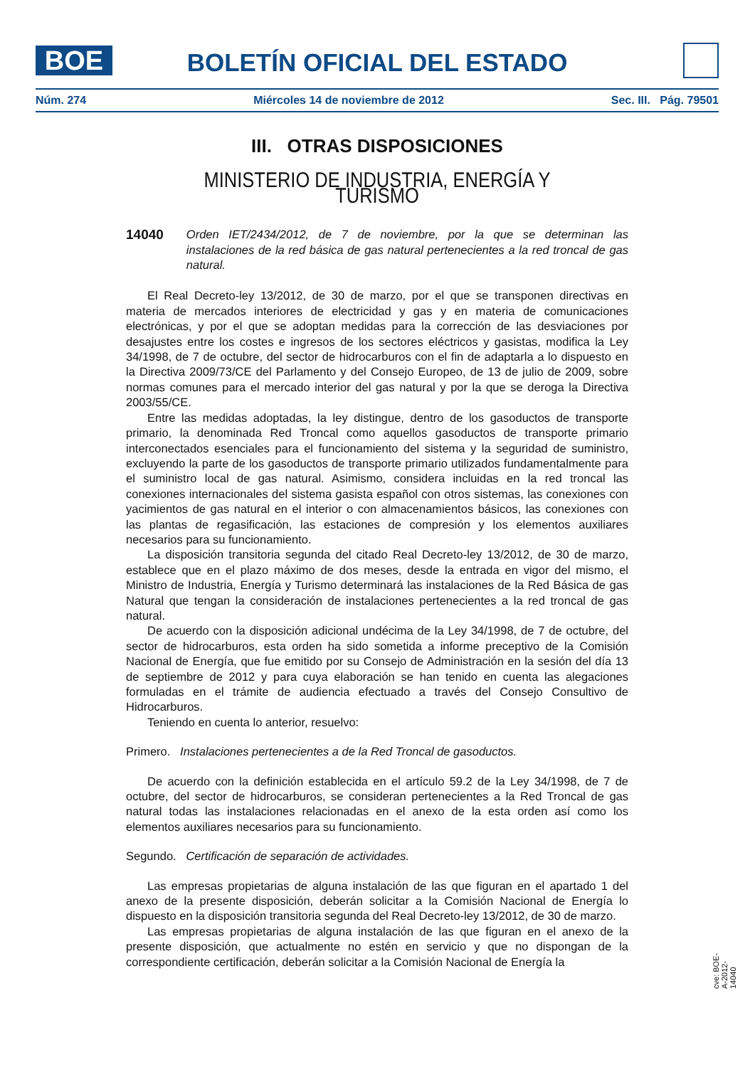BOE BOLETÍN OFICIAL DEL ESTADO
Núm. 274 Miércoles 14 de noviembre de 2012 Sec. III. Pág. 79501
III. OTRAS DISPOSICIONES
MINISTERIO DE INDUSTRIA, ENERGÍA Y TURISMO
14040 Orden IET/2434/2012, de 7 de noviembre, por la que se determinan las instalaciones de la red básica de gas natural pertenecientes a la red troncal de gas natural.
El Real Decreto-ley 13/2012, de 30 de marzo, por el que se transponen directivas en materia de mercados interiores de electricidad y gas y en materia de comunicaciones electrónicas, y por el que se adoptan medidas para la corrección de las desviaciones por desajustes entre los costes e ingresos de los sectores eléctricos y gasistas, modifica la Ley 34/1998, de 7 de octubre, del sector de hidrocarburos con el fin de adaptarla a lo dispuesto en la Directiva 2009/73/CE del Parlamento y del Consejo Europeo, de 13 de julio de 2009, sobre normas comunes para el mercado interior del gas natural y por la que se deroga la Directiva 2003/55/CE.
Entre las medidas adoptadas, la ley distingue, dentro de los gasoductos de transporte primario, la denominada Red Troncal como aquellos gasoductos de transporte primario interconectados esenciales para el funcionamiento del sistema y la seguridad de suministro, excluyendo la parte de los gasoductos de transporte primario utilizados fundamentalmente para el suministro local de gas natural. Asimismo, considera incluidas en la red troncal las conexiones internacionales del sistema gasista español con otros sistemas, las conexiones con yacimientos de gas natural en el interior o con almacenamientos básicos, las conexiones con las plantas de regasificación, las estaciones de compresión y los elementos auxiliares necesarios para su funcionamiento.
La disposición transitoria segunda del citado Real Decreto-ley 13/2012, de 30 de marzo, establece que en el plazo máximo de dos meses, desde la entrada en vigor del mismo, el Ministro de Industria, Energía y Turismo determinará las instalaciones de la Red Básica de gas Natural que tengan la consideración de instalaciones pertenecientes a la red troncal de gas natural.
De acuerdo con la disposición adicional undécima de la Ley 34/1998, de 7 de octubre, del sector de hidrocarburos, esta orden ha sido sometida a informe preceptivo de la Comisión Nacional de Energía, que fue emitido por su Consejo de Administración en la sesión del día 13 de septiembre de 2012 y para cuya elaboración se han tenido en cuenta las alegaciones formuladas en el trámite de audiencia efectuado a través del Consejo Consultivo de Hidrocarburos.
Teniendo en cuenta lo anterior, resuelvo:
Primero. Instalaciones pertenecientes a de la Red Troncal de gasoductos.
De acuerdo con la definición establecida en el artículo 59.2 de la Ley 34/1998, de 7 de octubre, del sector de hidrocarburos, se consideran pertenecientes a la Red Troncal de gas natural todas las instalaciones relacionadas en el anexo de la esta orden así como los elementos auxiliares necesarios para su funcionamiento.
Segundo. Certificación de separación de actividades.
Las empresas propietarias de alguna instalación de las que figuran en el apartado 1 del anexo de la presente disposición, deberán solicitar a la Comisión Nacional de Energía lo dispuesto en la disposición transitoria segunda del Real Decreto-ley 13/2012, de 30 de marzo.
Las empresas propietarias de alguna instalación de las que figuran en el anexo de la presente disposición, que actualmente no estén en servicio y que no dispongan de la correspondiente certificación, deberán solicitar a la Comisión Nacional de Energía la
cve: BOE-A-2012-14040